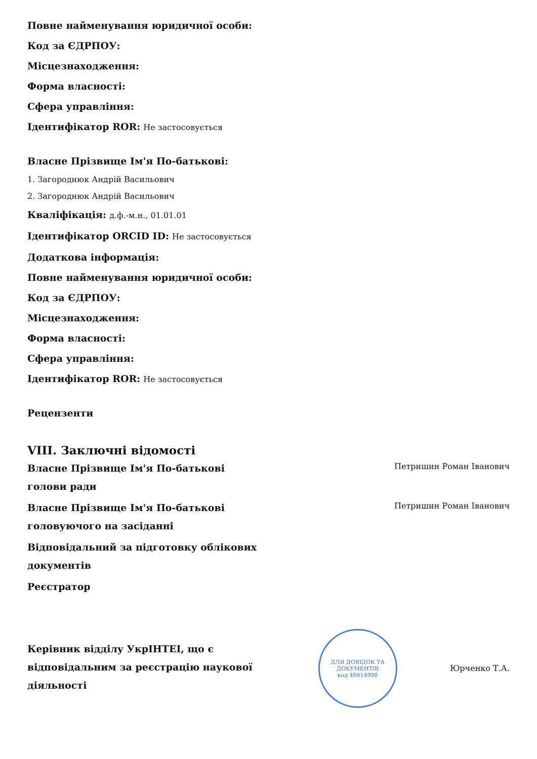Повне найменування юридичної особи:
Код за ЄДРПОУ:
Місцезнаходження:
Форма власності:
Сфера управління:
Ідентифікатор ROR: Не застосовується
Власне Прізвище Ім'я По-батькові:
1. Загороднюк Андрій Васильович
2. Загороднюк Андрій Васильович
Кваліфікація: д.ф.-м.н., 01.01.01
Ідентифікатор ORCID ID: Не застосовується
Додаткова інформація:
Повне найменування юридичної особи:
Код за ЄДРПОУ:
Місцезнаходження:
Форма власності:
Сфера управління:
Ідентифікатор ROR: Не застосовується
Рецензенти
VIII. Заключні відомості
Власне Прізвище Ім'я По-батькові голови ради
Петришин Роман Іванович
Власне Прізвище Ім'я По-батькові головуючого на засіданні
Петришин Роман Іванович
Відповідальний за підготовку облікових документів
Реєстратор
Керівник відділу УкрІНТЕІ, що є відповідальним за реєстрацію наукової діяльності
ДЛЯ ДОВІДОК ТА ДОКУМЕНТІВ
код 40814998
Юрченко Т.А.